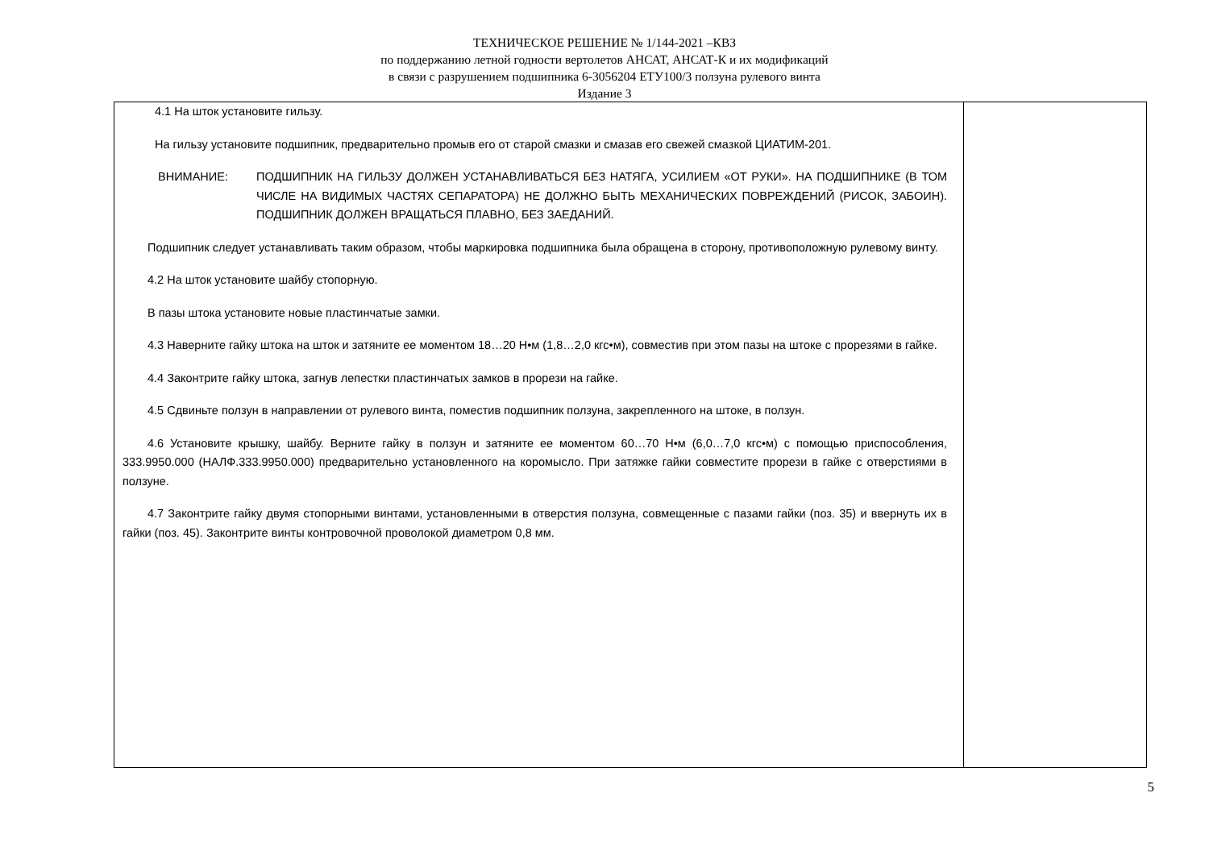ТЕХНИЧЕСКОЕ РЕШЕНИЕ № 1/144-2021 –КВЗ
по поддержанию летной годности вертолетов АНСАТ, АНСАТ-К и их модификаций
в связи с разрушением подшипника 6-3056204 ЕТУ100/3 ползуна рулевого винта
Издание 3
| 4.1 На шток установите гильзу. На гильзу установите подшипник, предварительно промыв его от старой смазки и смазав его свежей смазкой ЦИАТИМ-201. ВНИМАНИЕ: ПОДШИПНИК НА ГИЛЬЗУ ДОЛЖЕН УСТАНАВЛИВАТЬСЯ БЕЗ НАТЯГА, УСИЛИЕМ «ОТ РУКИ». НА ПОДШИПНИКЕ (В ТОМ ЧИСЛЕ НА ВИДИМЫХ ЧАСТЯХ СЕПАРАТОРА) НЕ ДОЛЖНО БЫТЬ МЕХАНИЧЕСКИХ ПОВРЕЖДЕНИЙ (РИСОК, ЗАБОИН). ПОДШИПНИК ДОЛЖЕН ВРАЩАТЬСЯ ПЛАВНО, БЕЗ ЗАЕДАНИЙ. Подшипник следует устанавливать таким образом, чтобы маркировка подшипника была обращена в сторону, противоположную рулевому винту. 4.2 На шток установите шайбу стопорную. В пазы штока установите новые пластинчатые замки. 4.3 Наверните гайку штока на шток и затяните ее моментом 18…20 Н•м (1,8…2,0 кгс•м), совместив при этом пазы на штоке с прорезями в гайке. 4.4 Законтрите гайку штока, загнув лепестки пластинчатых замков в прорези на гайке. 4.5 Сдвиньте ползун в направлении от рулевого винта, поместив подшипник ползуна, закрепленного на штоке, в ползун. 4.6 Установите крышку, шайбу. Верните гайку в ползун и затяните ее моментом 60…70 Н•м (6,0…7,0 кгс•м) с помощью приспособления, 333.9950.000 (НАЛФ.333.9950.000) предварительно установленного на коромысло. При затяжке гайки совместите прорези в гайке с отверстиями в ползуне. 4.7 Законтрите гайку двумя стопорными винтами, установленными в отверстия ползуна, совмещенные с пазами гайки (поз. 35) и ввернуть их в гайки (поз. 45). Законтрите винты контровочной проволокой диаметром 0,8 мм. | |
5